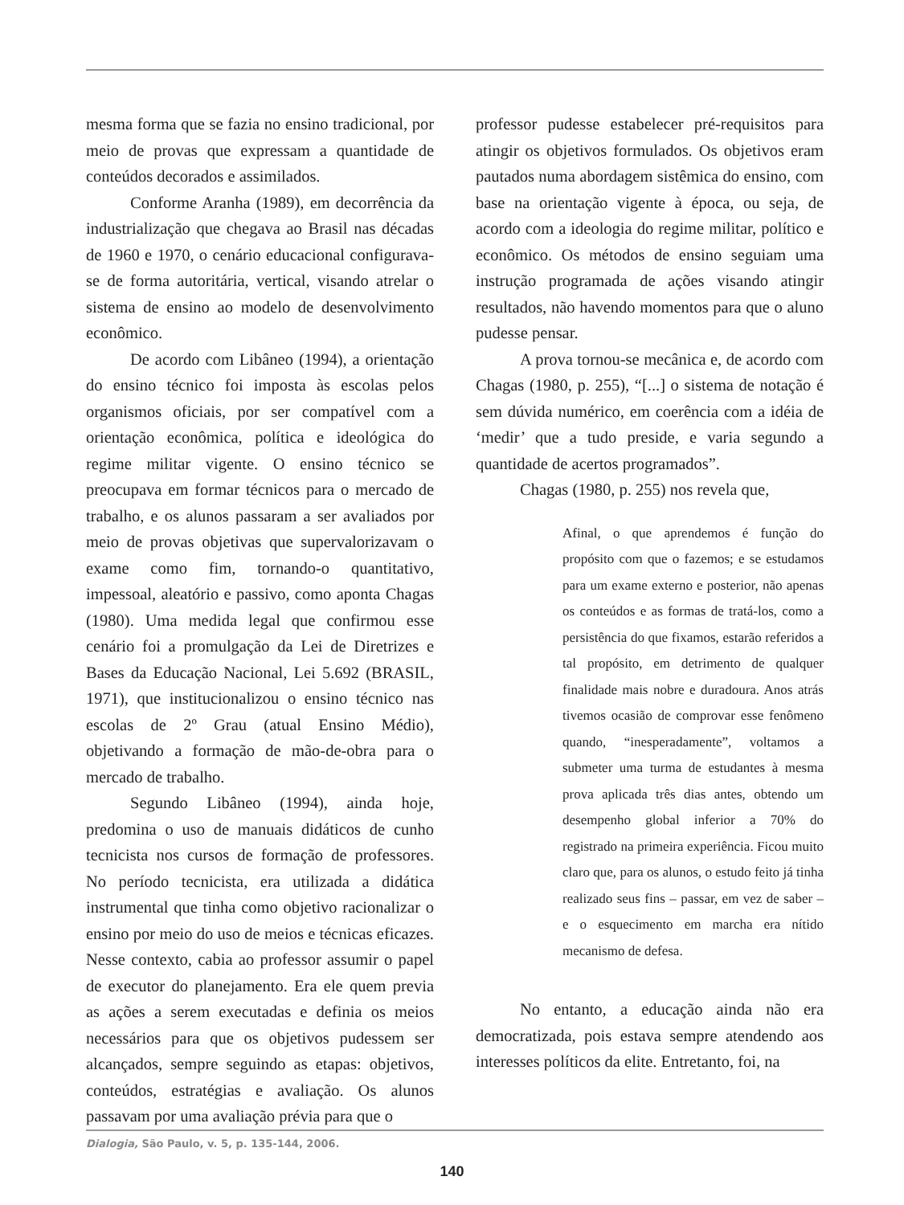mesma forma que se fazia no ensino tradicional, por meio de provas que expressam a quantidade de conteúdos decorados e assimilados.
Conforme Aranha (1989), em decorrência da industrialização que chegava ao Brasil nas décadas de 1960 e 1970, o cenário educacional configurava-se de forma autoritária, vertical, visando atrelar o sistema de ensino ao modelo de desenvolvimento econômico.
De acordo com Libâneo (1994), a orientação do ensino técnico foi imposta às escolas pelos organismos oficiais, por ser compatível com a orientação econômica, política e ideológica do regime militar vigente. O ensino técnico se preocupava em formar técnicos para o mercado de trabalho, e os alunos passaram a ser avaliados por meio de provas objetivas que supervalorizavam o exame como fim, tornando-o quantitativo, impessoal, aleatório e passivo, como aponta Chagas (1980). Uma medida legal que confirmou esse cenário foi a promulgação da Lei de Diretrizes e Bases da Educação Nacional, Lei 5.692 (BRASIL, 1971), que institucionalizou o ensino técnico nas escolas de 2º Grau (atual Ensino Médio), objetivando a formação de mão-de-obra para o mercado de trabalho.
Segundo Libâneo (1994), ainda hoje, predomina o uso de manuais didáticos de cunho tecnicista nos cursos de formação de professores. No período tecnicista, era utilizada a didática instrumental que tinha como objetivo racionalizar o ensino por meio do uso de meios e técnicas eficazes. Nesse contexto, cabia ao professor assumir o papel de executor do planejamento. Era ele quem previa as ações a serem executadas e definia os meios necessários para que os objetivos pudessem ser alcançados, sempre seguindo as etapas: objetivos, conteúdos, estratégias e avaliação. Os alunos passavam por uma avaliação prévia para que o
professor pudesse estabelecer pré-requisitos para atingir os objetivos formulados. Os objetivos eram pautados numa abordagem sistêmica do ensino, com base na orientação vigente à época, ou seja, de acordo com a ideologia do regime militar, político e econômico. Os métodos de ensino seguiam uma instrução programada de ações visando atingir resultados, não havendo momentos para que o aluno pudesse pensar.
A prova tornou-se mecânica e, de acordo com Chagas (1980, p. 255), “[...] o sistema de notação é sem dúvida numérico, em coerência com a idéia de ‘medir’ que a tudo preside, e varia segundo a quantidade de acertos programados”.
Chagas (1980, p. 255) nos revela que,
Afinal, o que aprendemos é função do propósito com que o fazemos; e se estudamos para um exame externo e posterior, não apenas os conteúdos e as formas de tratá-los, como a persistência do que fixamos, estarão referidos a tal propósito, em detrimento de qualquer finalidade mais nobre e duradoura. Anos atrás tivemos ocasião de comprovar esse fenômeno quando, “inesperadamente”, voltamos a submeter uma turma de estudantes à mesma prova aplicada três dias antes, obtendo um desempenho global inferior a 70% do registrado na primeira experiência. Ficou muito claro que, para os alunos, o estudo feito já tinha realizado seus fins – passar, em vez de saber – e o esquecimento em marcha era nítido mecanismo de defesa.
No entanto, a educação ainda não era democratizada, pois estava sempre atendendo aos interesses políticos da elite. Entretanto, foi, na
Dialogia, São Paulo, v. 5, p. 135-144, 2006.
140